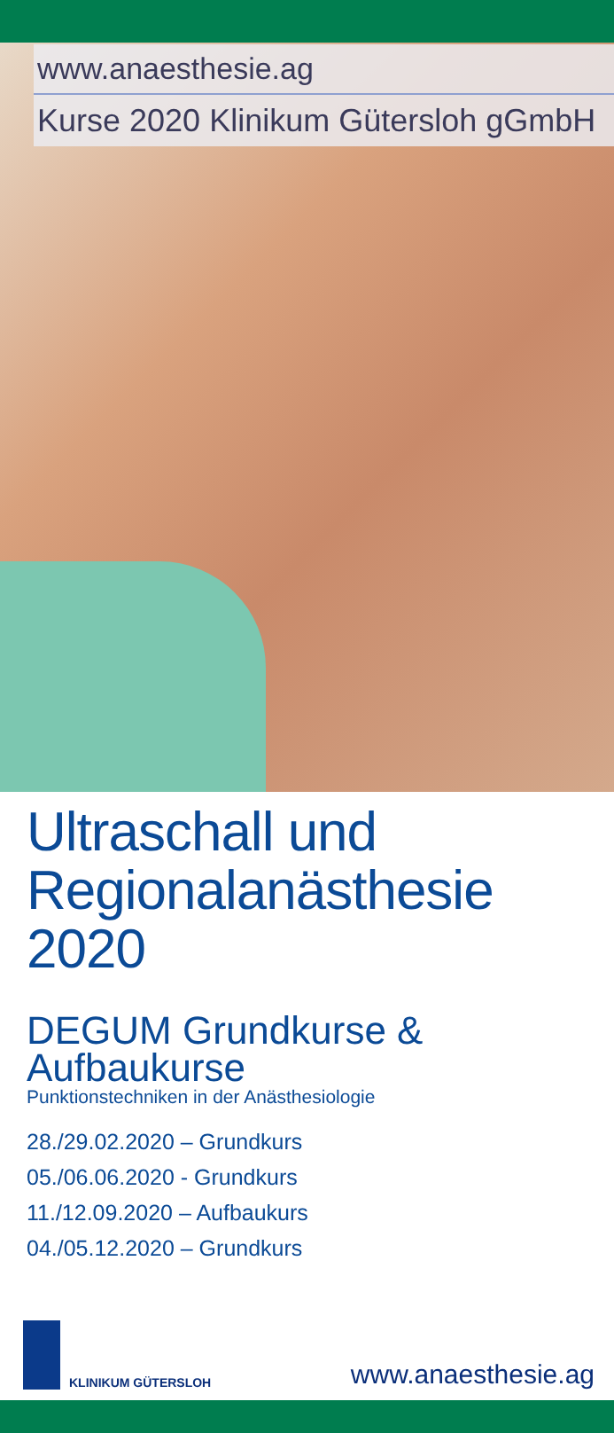www.anaesthesie.ag
Kurse 2020 Klinikum Gütersloh gGmbH
Ultraschall und
Regionalanästhesie 2020
DEGUM Grundkurse & Aufbaukurse
Punktionstechniken in der Anästhesiologie
28./29.02.2020 – Grundkurs
05./06.06.2020 - Grundkurs
11./12.09.2020 – Aufbaukurs
04./05.12.2020 – Grundkurs
KLINIKUM GÜTERSLOH
www.anaesthesie.ag